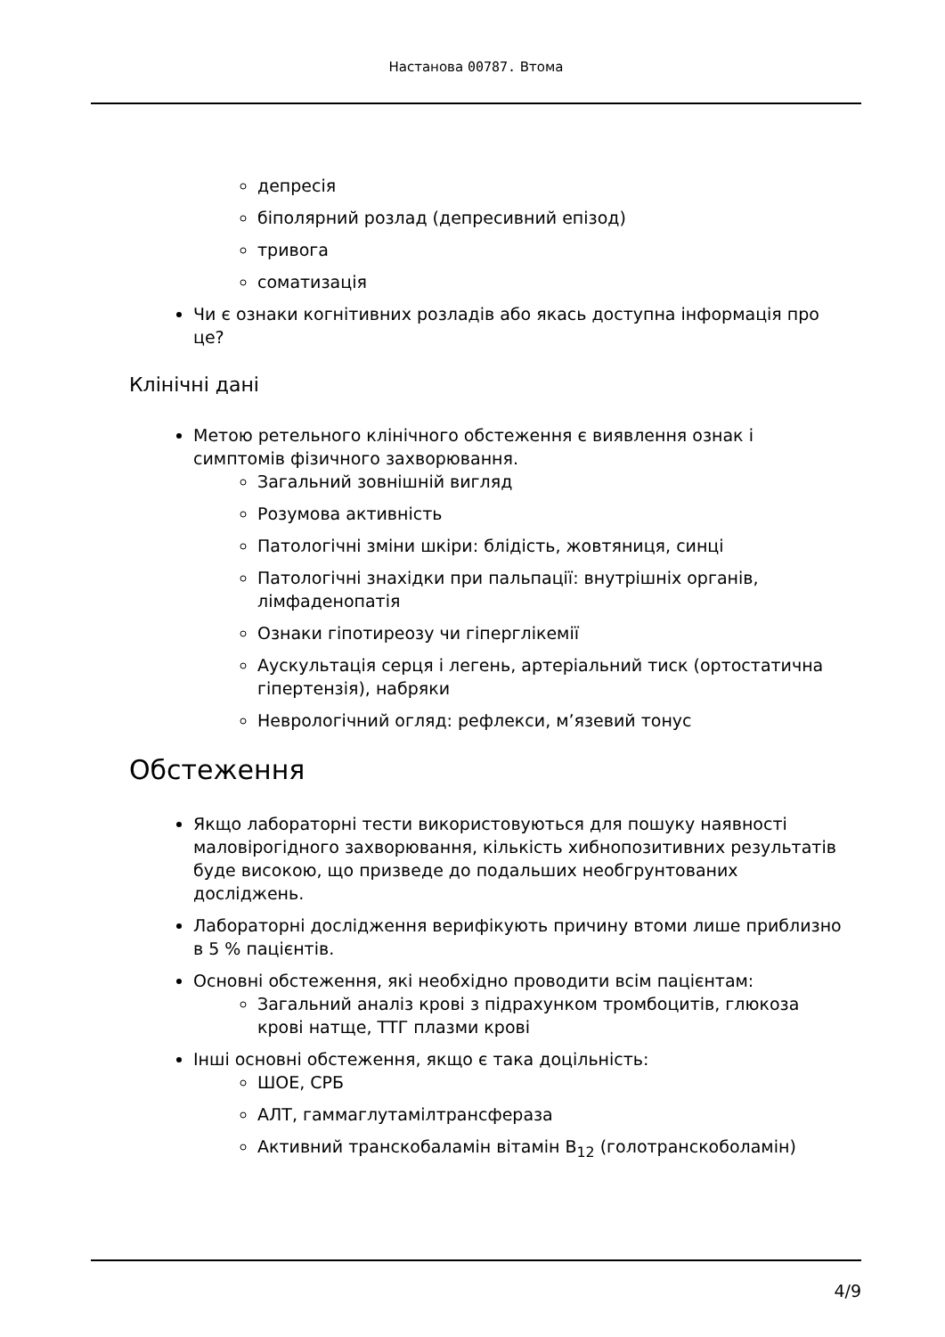Настанова 00787. Втома
депресія
біполярний розлад (депресивний епізод)
тривога
соматизація
Чи є ознаки когнітивних розладів або якась доступна інформація про це?
Клінічні дані
Метою ретельного клінічного обстеження є виявлення ознак і симптомів фізичного захворювання.
Загальний зовнішній вигляд
Розумова активність
Патологічні зміни шкіри: блідість, жовтяниця, синці
Патологічні знахідки при пальпації: внутрішніх органів, лімфаденопатія
Ознаки гіпотиреозу чи гіперглікемії
Аускультація серця і легень, артеріальний тиск (ортостатична гіпертензія), набряки
Неврологічний огляд: рефлекси, м’язевий тонус
Обстеження
Якщо лабораторні тести використовуються для пошуку наявності маловірогідного захворювання, кількість хибнопозитивних результатів буде високою, що призведе до подальших необгрунтованих досліджень.
Лабораторні дослідження верифікують причину втоми лише приблизно в 5 % пацієнтів.
Основні обстеження, які необхідно проводити всім пацієнтам:
Загальний аналіз крові з підрахунком тромбоцитів, глюкоза крові натще, ТТГ плазми крові
Інші основні обстеження, якщо є така доцільність:
ШОЕ, СРБ
АЛТ, гаммаглутамілтрансфераза
Активний транскобаламін вітамін B<sub>12</sub> (голотранскоболамін)
4/9